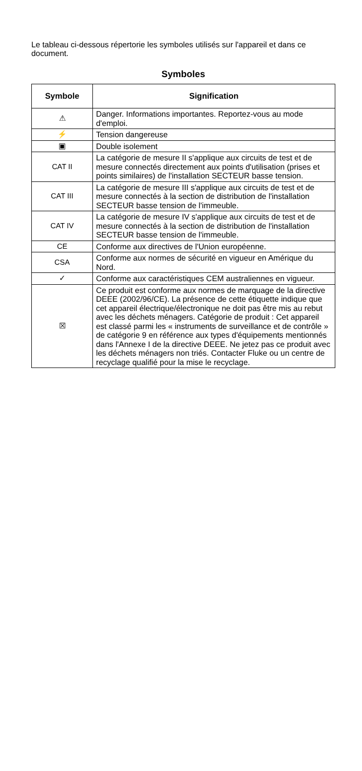Le tableau ci-dessous répertorie les symboles utilisés sur l'appareil et dans ce document.
Symboles
| Symbole | Signification |
| --- | --- |
| ⚠ | Danger. Informations importantes. Reportez-vous au mode d'emploi. |
| ⚡ | Tension dangereuse |
| ▣ | Double isolement |
| CAT II | La catégorie de mesure II s'applique aux circuits de test et de mesure connectés directement aux points d'utilisation (prises et points similaires) de l'installation SECTEUR basse tension. |
| CAT III | La catégorie de mesure III s'applique aux circuits de test et de mesure connectés à la section de distribution de l'installation SECTEUR basse tension de l'immeuble. |
| CAT IV | La catégorie de mesure IV s'applique aux circuits de test et de mesure connectés à la section de distribution de l'installation SECTEUR basse tension de l'immeuble. |
| CE | Conforme aux directives de l'Union européenne. |
| CSA | Conforme aux normes de sécurité en vigueur en Amérique du Nord. |
| ✓ | Conforme aux caractéristiques CEM australiennes en vigueur. |
| ☒ | Ce produit est conforme aux normes de marquage de la directive DEEE (2002/96/CE). La présence de cette étiquette indique que cet appareil électrique/électronique ne doit pas être mis au rebut avec les déchets ménagers. Catégorie de produit : Cet appareil est classé parmi les « instruments de surveillance et de contrôle » de catégorie 9 en référence aux types d'équipements mentionnés dans l'Annexe I de la directive DEEE. Ne jetez pas ce produit avec les déchets ménagers non triés. Contacter Fluke ou un centre de recyclage qualifié pour la mise le recyclage. |